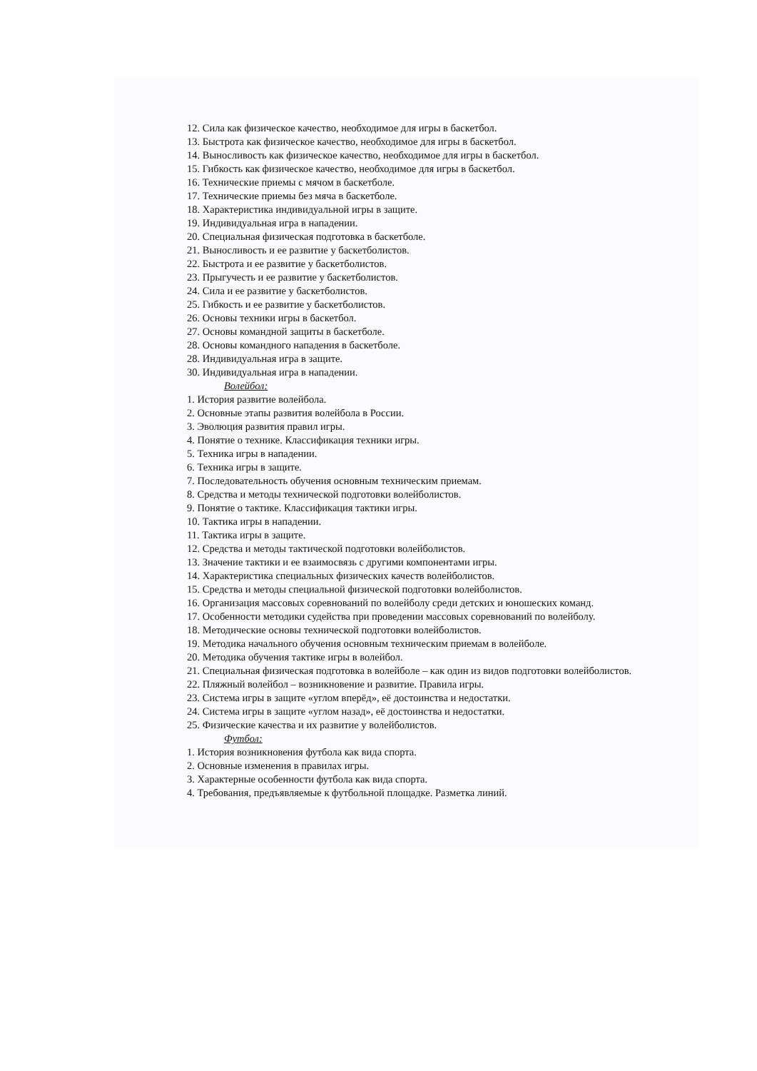12. Сила как физическое качество, необходимое для игры в баскетбол.
13. Быстрота как физическое качество, необходимое для игры в баскетбол.
14. Выносливость как физическое качество, необходимое для игры в баскетбол.
15. Гибкость как физическое качество, необходимое для игры в баскетбол.
16. Технические приемы с мячом в баскетболе.
17. Технические приемы без мяча в баскетболе.
18. Характеристика индивидуальной игры в защите.
19. Индивидуальная игра в нападении.
20. Специальная физическая подготовка в баскетболе.
21. Выносливость и ее развитие у баскетболистов.
22. Быстрота и ее развитие у баскетболистов.
23. Прыгучесть и ее развитие у баскетболистов.
24. Сила и ее развитие у баскетболистов.
25. Гибкость и ее развитие у баскетболистов.
26. Основы техники игры в баскетбол.
27. Основы командной защиты в баскетболе.
28. Основы командного нападения в баскетболе.
28. Индивидуальная игра в защите.
30. Индивидуальная игра в нападении.
Волейбол:
1. История развитие волейбола.
2. Основные этапы развития волейбола в России.
3. Эволюция развития правил игры.
4. Понятие о технике. Классификация техники игры.
5. Техника игры в нападении.
6. Техника игры в защите.
7. Последовательность обучения основным техническим приемам.
8. Средства и методы технической подготовки волейболистов.
9. Понятие о тактике. Классификация тактики игры.
10. Тактика игры в нападении.
11. Тактика игры в защите.
12. Средства и методы тактической подготовки волейболистов.
13. Значение тактики и ее взаимосвязь с другими компонентами игры.
14. Характеристика специальных физических качеств волейболистов.
15. Средства и методы специальной физической подготовки волейболистов.
16. Организация массовых соревнований по волейболу среди детских и юношеских команд.
17. Особенности методики судейства при проведении массовых соревнований по волейболу.
18. Методические основы технической подготовки волейболистов.
19. Методика начального обучения основным техническим приемам в волейболе.
20. Методика обучения тактике игры в волейбол.
21. Специальная физическая подготовка в волейболе – как один из видов подготовки волейболистов.
22. Пляжный волейбол – возникновение и развитие. Правила игры.
23. Система игры в защите «углом вперёд», её достоинства и недостатки.
24. Система игры в защите «углом назад», её достоинства и недостатки.
25. Физические качества и их развитие у волейболистов.
Футбол:
1. История возникновения футбола как вида спорта.
2. Основные изменения в правилах игры.
3. Характерные особенности футбола как вида спорта.
4. Требования, предъявляемые к футбольной площадке. Разметка линий.